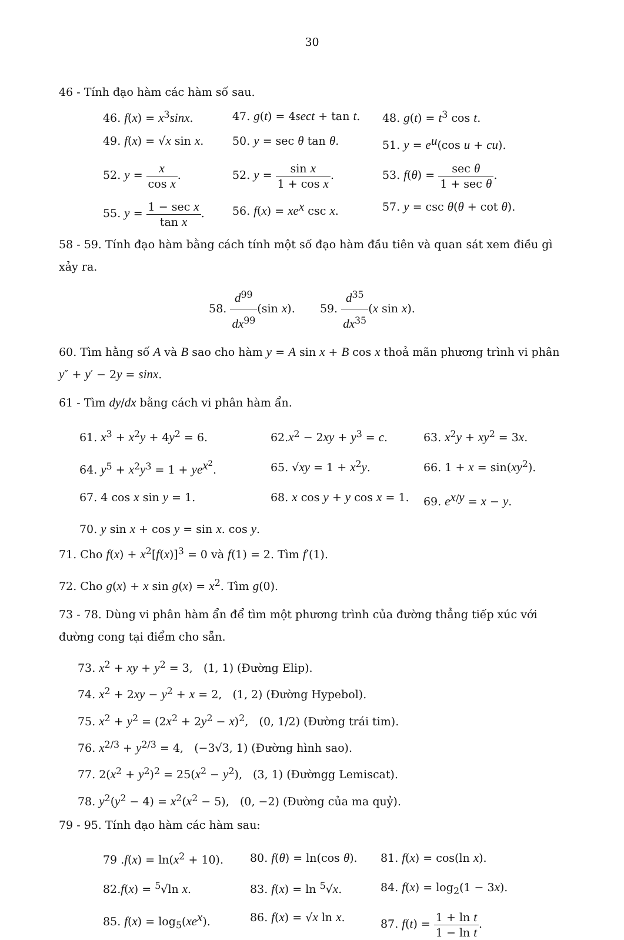30
46 - Tính đạo hàm các hàm số sau.
46. f(x) = x<sup>3</sup>sinx.
47. g(t) = 4sect + tan t.
48. g(t) = t<sup>3</sup> cos t.
49. f(x) = √x sin x.
50. y = sec θ tan θ.
51. y = e<sup>u</sup>(cos u + cu).
52. y = x cos x.
52. y = sin x 1 + cos x.
53. f(θ) = sec θ 1 + sec θ.
55. y = 1 − sec x tan x.
56. f(x) = xe<sup>x</sup> csc x.
57. y = csc θ(θ + cot θ).
58 - 59. Tính đạo hàm bằng cách tính một số đạo hàm đầu tiên và quan sát xem điều gì xảy ra.
58. d<sup>99</sup> dx<sup>99</sup>(sin x). 59. d<sup>35</sup> dx<sup>35</sup>(x sin x).
60. Tìm hằng số A và B sao cho hàm y = A sin x + B cos x thoả mãn phương trình vi phân y″ + y′ − 2y = sinx.
61 - Tìm dy/dx bằng cách vi phân hàm ẩn.
61. x<sup>3</sup> + x<sup>2</sup>y + 4y<sup>2</sup> = 6.
62.x<sup>2</sup> − 2xy + y<sup>3</sup> = c.
63. x<sup>2</sup>y + xy<sup>2</sup> = 3x.
64. y<sup>5</sup> + x<sup>2</sup>y<sup>3</sup> = 1 + ye<sup>x<sup>2</sup></sup>.
65. √xy = 1 + x<sup>2</sup>y.
66. 1 + x = sin(xy<sup>2</sup>).
67. 4 cos x sin y = 1.
68. x cos y + y cos x = 1.
69. e<sup>x/y</sup> = x − y.
70. y sin x + cos y = sin x. cos y.
71. Cho f(x) + x<sup>2</sup>[f(x)]<sup>3</sup> = 0 và f(1) = 2. Tìm f′(1).
72. Cho g(x) + x sin g(x) = x<sup>2</sup>. Tìm g(0).
73 - 78. Dùng vi phân hàm ẩn để tìm một phương trình của đường thẳng tiếp xúc với đường cong tại điểm cho sẵn.
73. x<sup>2</sup> + xy + y<sup>2</sup> = 3, (1, 1) (Đường Elip).
74. x<sup>2</sup> + 2xy − y<sup>2</sup> + x = 2, (1, 2) (Đường Hypebol).
75. x<sup>2</sup> + y<sup>2</sup> = (2x<sup>2</sup> + 2y<sup>2</sup> − x)<sup>2</sup>, (0, 1/2) (Đường trái tim).
76. x<sup>2/3</sup> + y<sup>2/3</sup> = 4, (−3√3, 1) (Đường hình sao).
77. 2(x<sup>2</sup> + y<sup>2</sup>)<sup>2</sup> = 25(x<sup>2</sup> − y<sup>2</sup>), (3, 1) (Đườngg Lemiscat).
78. y<sup>2</sup>(y<sup>2</sup> − 4) = x<sup>2</sup>(x<sup>2</sup> − 5), (0, −2) (Đường của ma quỷ).
79 - 95. Tính đạo hàm các hàm sau:
79 .f(x) = ln(x<sup>2</sup> + 10).
80. f(θ) = ln(cos θ).
81. f(x) = cos(ln x).
82.f(x) = <sup>5</sup>√ln x.
83. f(x) = ln <sup>5</sup>√x.
84. f(x) = log<sub>2</sub>(1 − 3x).
85. f(x) = log<sub>5</sub>(xe<sup>x</sup>).
86. f(x) = √x ln x.
87. f(t) = 1 + ln t 1 − ln t.